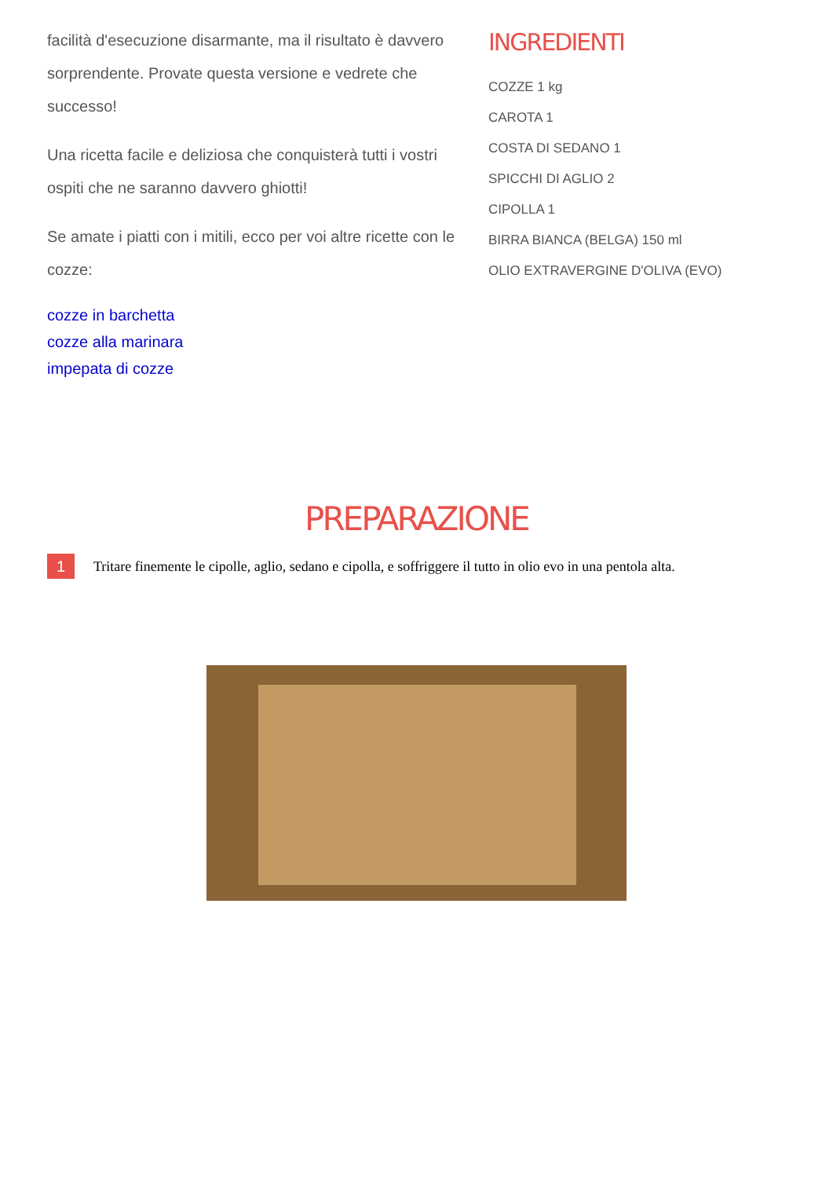facilità d'esecuzione disarmante, ma il risultato è davvero sorprendente. Provate questa versione e vedrete che successo!
Una ricetta facile e deliziosa che conquisterà tutti i vostri ospiti che ne saranno davvero ghiotti!
Se amate i piatti con i mitili, ecco per voi altre ricette con le cozze:
cozze in barchetta
cozze alla marinara
impepata di cozze
INGREDIENTI
COZZE 1 kg
CAROTA 1
COSTA DI SEDANO 1
SPICCHI DI AGLIO 2
CIPOLLA 1
BIRRA BIANCA (BELGA) 150 ml
OLIO EXTRAVERGINE D'OLIVA (EVO)
PREPARAZIONE
1
Tritare finemente le cipolle, aglio, sedano e cipolla, e soffriggere il tutto in olio evo in una pentola alta.